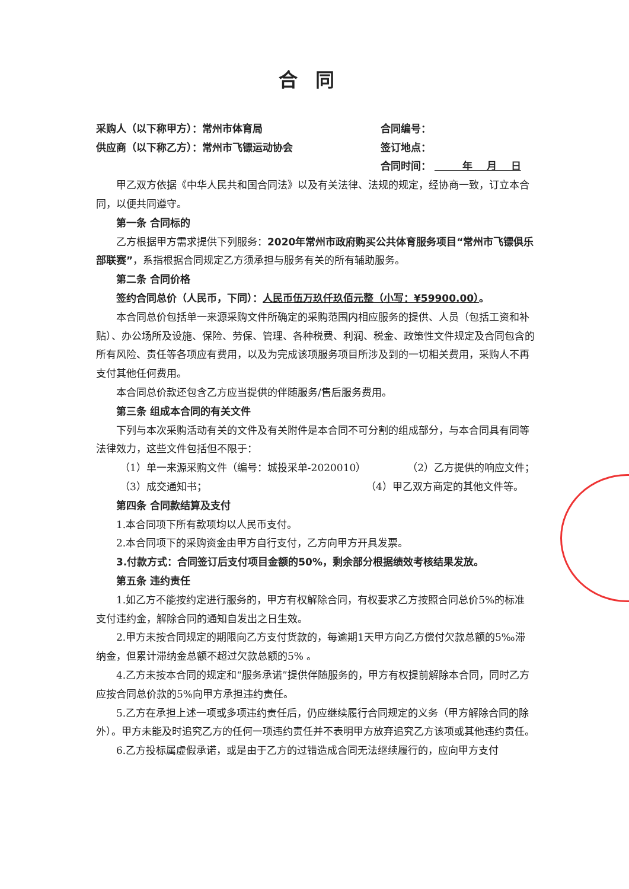合同
采购人（以下称甲方）：常州市体育局 合同编号：
供应商（以下称乙方）：常州市飞镖运动协会 签订地点：
合同时间： 年 月 日
甲乙双方依据《中华人民共和国合同法》以及有关法律、法规的规定，经协商一致，订立本合同，以便共同遵守。
第一条 合同标的
乙方根据甲方需求提供下列服务：2020年常州市政府购买公共体育服务项目“常州市飞镖俱乐部联赛”，系指根据合同规定乙方须承担与服务有关的所有辅助服务。
第二条 合同价格
签约合同总价（人民币，下同）：人民币伍万玖仟玖佰元整（小写：¥59900.00）。
本合同总价包括单一来源采购文件所确定的采购范围内相应服务的提供、人员（包括工资和补贴）、办公场所及设施、保险、劳保、管理、各种税费、利润、税金、政策性文件规定及合同包含的所有风险、责任等各项应有费用，以及为完成该项服务项目所涉及到的一切相关费用，采购人不再支付其他任何费用。
本合同总价款还包含乙方应当提供的伴随服务/售后服务费用。
第三条 组成本合同的有关文件
下列与本次采购活动有关的文件及有关附件是本合同不可分割的组成部分，与本合同具有同等法律效力，这些文件包括但不限于：
（1）单一来源采购文件（编号：城投采单-2020010） （2）乙方提供的响应文件；
（3）成交通知书； （4）甲乙双方商定的其他文件等。
第四条 合同款结算及支付
1.本合同项下所有款项均以人民币支付。
2.本合同项下的采购资金由甲方自行支付，乙方向甲方开具发票。
3.付款方式：合同签订后支付项目金额的50%，剩余部分根据绩效考核结果发放。
第五条 违约责任
1.如乙方不能按约定进行服务的，甲方有权解除合同，有权要求乙方按照合同总价5%的标准支付违约金，解除合同的通知自发出之日生效。
2.甲方未按合同规定的期限向乙方支付货款的，每逾期1天甲方向乙方偿付欠款总额的5‰滞纳金，但累计滞纳金总额不超过欠款总额的5% 。
4.乙方未按本合同的规定和“服务承诺”提供伴随服务的，甲方有权提前解除本合同，同时乙方应按合同总价款的5%向甲方承担违约责任。
5.乙方在承担上述一项或多项违约责任后，仍应继续履行合同规定的义务（甲方解除合同的除外）。甲方未能及时追究乙方的任何一项违约责任并不表明甲方放弃追究乙方该项或其他违约责任。
6.乙方投标属虚假承诺，或是由于乙方的过错造成合同无法继续履行的，应向甲方支付